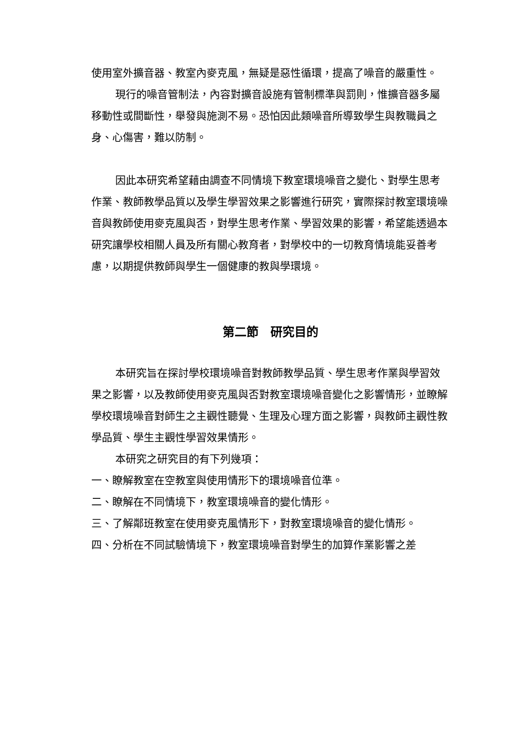使用室外擴音器、教室內麥克風，無疑是惡性循環，提高了噪音的嚴重性。
現行的噪音管制法，內容對擴音設施有管制標準與罰則，惟擴音器多屬移動性或間斷性，舉發與施測不易。恐怕因此類噪音所導致學生與教職員之身、心傷害，難以防制。
因此本研究希望藉由調查不同情境下教室環境噪音之變化、對學生思考作業、教師教學品質以及學生學習效果之影響進行研究，實際探討教室環境噪音與教師使用麥克風與否，對學生思考作業、學習效果的影響，希望能透過本研究讓學校相關人員及所有關心教育者，對學校中的一切教育情境能妥善考慮，以期提供教師與學生一個健康的教與學環境。
第二節　研究目的
本研究旨在探討學校環境噪音對教師教學品質、學生思考作業與學習效果之影響，以及教師使用麥克風與否對教室環境噪音變化之影響情形，並瞭解學校環境噪音對師生之主觀性聽覺、生理及心理方面之影響，與教師主觀性教學品質、學生主觀性學習效果情形。
本研究之研究目的有下列幾項：
一、瞭解教室在空教室與使用情形下的環境噪音位準。
二、瞭解在不同情境下，教室環境噪音的變化情形。
三、了解鄰班教室在使用麥克風情形下，對教室環境噪音的變化情形。
四、分析在不同試驗情境下，教室環境噪音對學生的加算作業影響之差